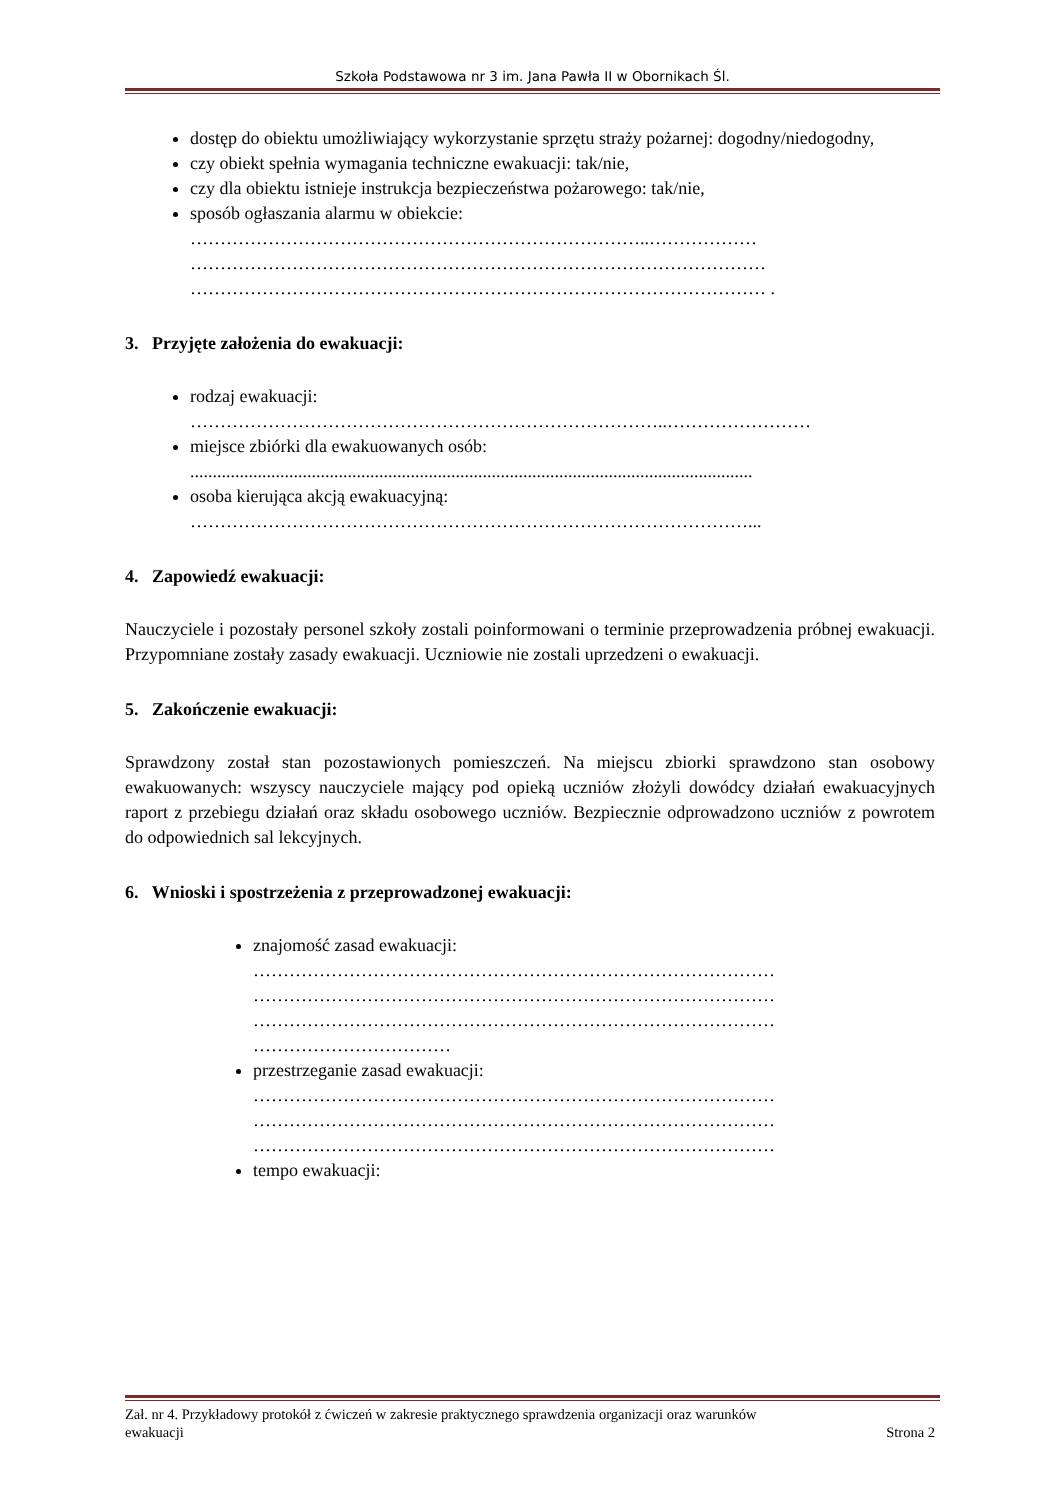Szkoła Podstawowa nr 3 im. Jana Pawła II w Obornikach Śl.
dostęp do obiektu umożliwiający wykorzystanie sprzętu straży pożarnej: dogodny/niedogodny,
czy obiekt spełnia wymagania techniczne ewakuacji: tak/nie,
czy dla obiektu istnieje instrukcja bezpieczeństwa pożarowego: tak/nie,
sposób ogłaszania alarmu w obiekcie:
…………………………………………………………………..………………
……………………………………………………………………………………
…………………………………………………………………………………… .
3. Przyjęte założenia do ewakuacji:
rodzaj ewakuacji:
……………………………………………………………………..……………………
miejsce zbiórki dla ewakuowanych osób:
.............................................................................................................................
osoba kierująca akcją ewakuacyjną:
…………………………………………………………………………………...
4. Zapowiedź ewakuacji:
Nauczyciele i pozostały personel szkoły zostali poinformowani o terminie przeprowadzenia próbnej ewakuacji. Przypomniane zostały zasady ewakuacji. Uczniowie nie zostali uprzedzeni o ewakuacji.
5. Zakończenie ewakuacji:
Sprawdzony został stan pozostawionych pomieszczeń. Na miejscu zbiorki sprawdzono stan osobowy ewakuowanych: wszyscy nauczyciele mający pod opieką uczniów złożyli dowódcy działań ewakuacyjnych raport z przebiegu działań oraz składu osobowego uczniów. Bezpiecznie odprowadzono uczniów z powrotem do odpowiednich sal lekcyjnych.
6. Wnioski i spostrzeżenia z przeprowadzonej ewakuacji:
znajomość zasad ewakuacji:
……………………………………………………………………………
……………………………………………………………………………
……………………………………………………………………………
……………………………
przestrzeganie zasad ewakuacji:
……………………………………………………………………………
……………………………………………………………………………
……………………………………………………………………………
tempo ewakuacji:
Zał. nr 4. Przykładowy protokół z ćwiczeń w zakresie praktycznego sprawdzenia organizacji oraz warunków
ewakuacji Strona 2